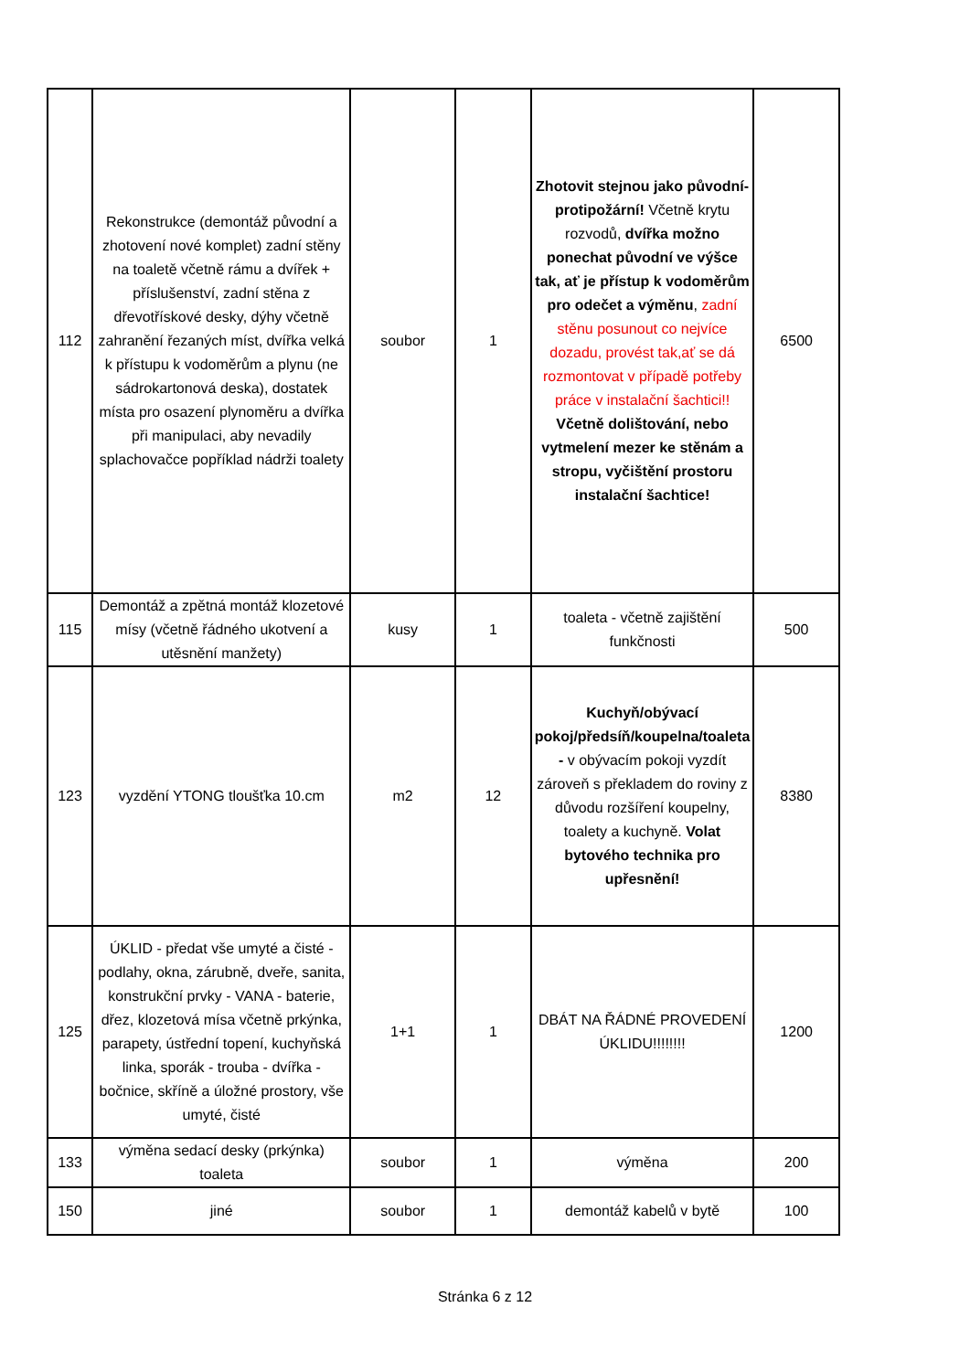| 112 | Rekonstrukce (demontáž původní a zhotovení nové komplet) zadní stěny na toaletě včetně rámu a dvířek + příslušenství, zadní stěna z dřevotřískové desky, dýhy včetně zahranění řezaných míst, dvířka velká k přístupu k vodoměrům a plynu (ne sádrokartonová deska), dostatek místa pro osazení plynoměru a dvířka při manipulaci, aby nevadily splachovačce popříklad nádrži toalety | soubor | 1 | Zhotovit stejnou jako původní-protipožární! Včetně krytu rozvodů, dvířka možno ponechat původní ve výšce tak, ať je přístup k vodoměrům pro odečet a výměnu , zadní stěnu posunout co nejvíce dozadu, provést tak,ať se dá rozmontovat v případě potřeby práce v instalační šachtici!! Včetně dolištování, nebo vytmelení mezer ke stěnám a stropu, vyčištění prostoru instalační šachtice! | 6500 |
| 115 | Demontáž a zpětná montáž klozetové mísy (včetně řádného ukotvení a utěsnění manžety) | kusy | 1 | toaleta - včetně zajištění funkčnosti | 500 |
| 123 | vyzdění YTONG tloušťka 10.cm | m2 | 12 | Kuchyň/obývací pokoj/předsíň/koupelna/toaleta - v obývacím pokoji vyzdít zároveň s překladem do roviny z důvodu rozšíření koupelny, toalety a kuchyně. Volat bytového technika pro upřesnění! | 8380 |
| 125 | ÚKLID - předat vše umyté a čisté - podlahy, okna, zárubně, dveře, sanita, konstrukční prvky - VANA - baterie, dřez, klozetová mísa včetně prkýnka, parapety, ústřední topení, kuchyňská linka, sporák - trouba - dvířka - bočnice, skříně a úložné prostory, vše umyté, čisté | 1+1 | 1 | DBÁT NA ŘÁDNÉ PROVEDENÍ ÚKLIDU!!!!!!!! | 1200 |
| 133 | výměna sedací desky (prkýnka) toaleta | soubor | 1 | výměna | 200 |
| 150 | jiné | soubor | 1 | demontáž kabelů v bytě | 100 |
Stránka 6 z 12